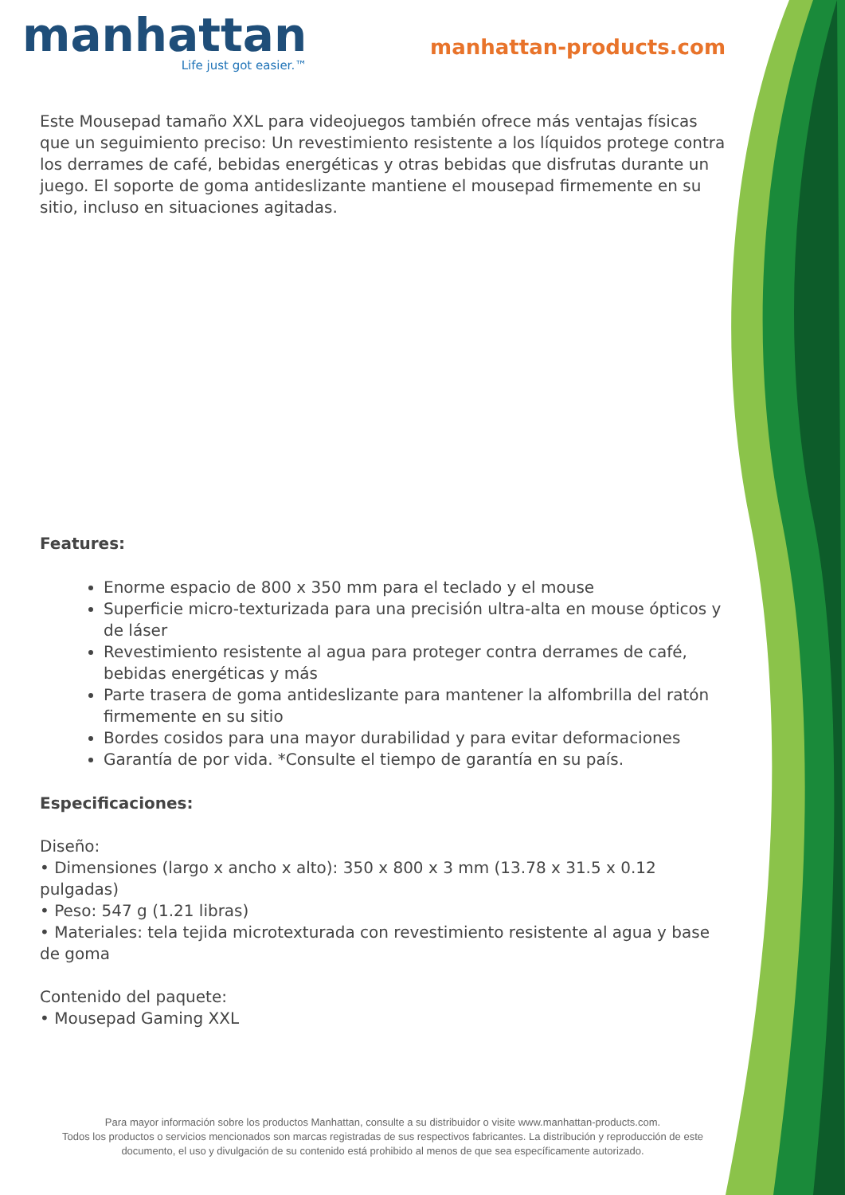manhattan
Life just got easier.™
manhattan-products.com
Este Mousepad tamaño XXL para videojuegos también ofrece más ventajas físicas que un seguimiento preciso: Un revestimiento resistente a los líquidos protege contra los derrames de café, bebidas energéticas y otras bebidas que disfrutas durante un juego. El soporte de goma antideslizante mantiene el mousepad firmemente en su sitio, incluso en situaciones agitadas.
Features:
Enorme espacio de 800 x 350 mm para el teclado y el mouse
Superficie micro-texturizada para una precisión ultra-alta en mouse ópticos y de láser
Revestimiento resistente al agua para proteger contra derrames de café, bebidas energéticas y más
Parte trasera de goma antideslizante para mantener la alfombrilla del ratón firmemente en su sitio
Bordes cosidos para una mayor durabilidad y para evitar deformaciones
Garantía de por vida. *Consulte el tiempo de garantía en su país.
Especificaciones:
Diseño:
• Dimensiones (largo x ancho x alto): 350 x 800 x 3 mm (13.78 x 31.5 x 0.12 pulgadas)
• Peso: 547 g (1.21 libras)
• Materiales: tela tejida microtexturada con revestimiento resistente al agua y base de goma
Contenido del paquete:
• Mousepad Gaming XXL
Para mayor información sobre los productos Manhattan, consulte a su distribuidor o visite www.manhattan-products.com.
Todos los productos o servicios mencionados son marcas registradas de sus respectivos fabricantes. La distribución y reproducción de este documento, el uso y divulgación de su contenido está prohibido al menos de que sea específicamente autorizado.